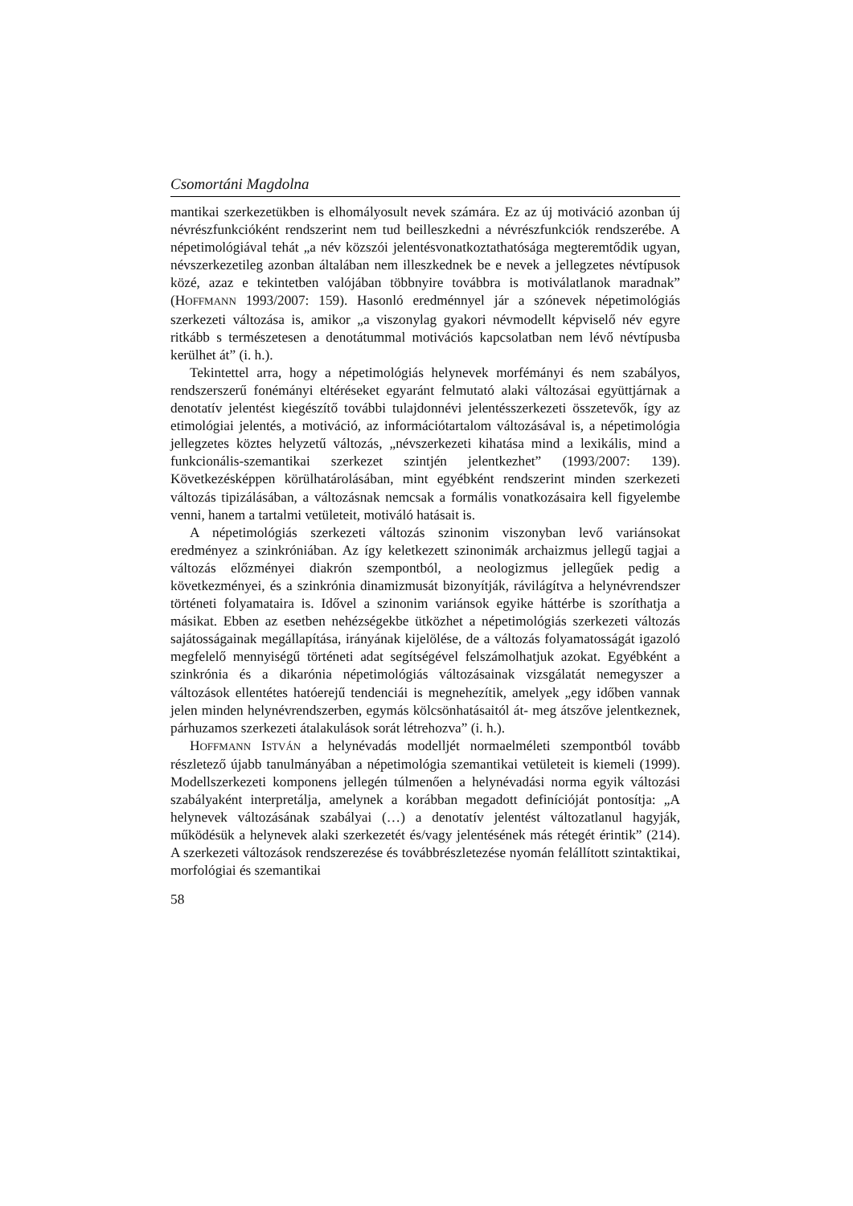Csomortáni Magdolna
mantikai szerkezetükben is elhomályosult nevek számára. Ez az új motiváció azonban új névrészfunkcióként rendszerint nem tud beilleszkedni a névrészfunkciók rendszerébe. A népetimológiával tehát „a név közszói jelentésvonatkoztathatósága megteremtődik ugyan, névszerkezetileg azonban általában nem illeszkednek be e nevek a jellegzetes névtípusok közé, azaz e tekintetben valójában többnyire továbbra is motiválatlanok maradnak” (HOFFMANN 1993/2007: 159). Hasonló eredménnyel jár a szónevek népetimológiás szerkezeti változása is, amikor „a viszonylag gyakori névmodellt képviselő név egyre ritkább s természetesen a denotátummal motivációs kapcsolatban nem lévő névtípusba kerülhet át” (i. h.).
Tekintettel arra, hogy a népetimológiás helynevek morfémányi és nem szabályos, rendszerszerű fonémányi eltéréseket egyaránt felmutató alaki változásai együttjárnak a denotatív jelentést kiegészítő további tulajdonnévi jelentésszerkezeti összetevők, így az etimológiai jelentés, a motiváció, az információtartalom változásával is, a népetimológia jellegzetes köztes helyzetű változás, „névszerkezeti kihatása mind a lexikális, mind a funkcionális-szemantikai szerkezet szintjén jelentkezhet” (1993/2007: 139). Következésképpen körülhatárolásában, mint egyébként rendszerint minden szerkezeti változás tipizálásában, a változásnak nemcsak a formális vonatkozásaira kell figyelembe venni, hanem a tartalmi vetületeit, motiváló hatásait is.
A népetimológiás szerkezeti változás szinonim viszonyban levő variánsokat eredményez a szinkróniában. Az így keletkezett szinonimák archaizmus jellegű tagjai a változás előzményei diakrón szempontból, a neologizmus jellegűek pedig a következményei, és a szinkrónia dinamizmusát bizonyítják, rávilágítva a helynévrendszer történeti folyamataira is. Idővel a szinonim variánsok egyike háttérbe is szoríthatja a másikat. Ebben az esetben nehézségekbe ütközhet a népetimológiás szerkezeti változás sajátosságainak megállapítása, irányának kijelölése, de a változás folyamatosságát igazoló megfelelő mennyiségű történeti adat segítségével felszámolhatjuk azokat. Egyébként a szinkrónia és a dikarónia népetimológiás változásainak vizsgálatát nemegyszer a változások ellentétes hatóerejű tendenciái is megnehezítik, amelyek „egy időben vannak jelen minden helynévrendszerben, egymás kölcsönhatásaitól át- meg átszőve jelentkeznek, párhuzamos szerkezeti átalakulások sorát létrehozva” (i. h.).
HOFFMANN ISTVÁN a helynévadás modelljét normaelméleti szempontból tovább részletező újabb tanulmányában a népetimológia szemantikai vetületeit is kiemeli (1999). Modellszerkezeti komponens jellegén túlmenően a helynévadási norma egyik változási szabályaként interpretálja, amelynek a korábban megadott definícióját pontosítja: „A helynevek változásának szabályai (…) a denotatív jelentést változatlanul hagyják, működésük a helynevek alaki szerkezetét és/vagy jelentésének más rétegét érintik” (214). A szerkezeti változások rendszerezése és továbbrészletezése nyomán felállított szintaktikai, morfológiai és szemantikai
58